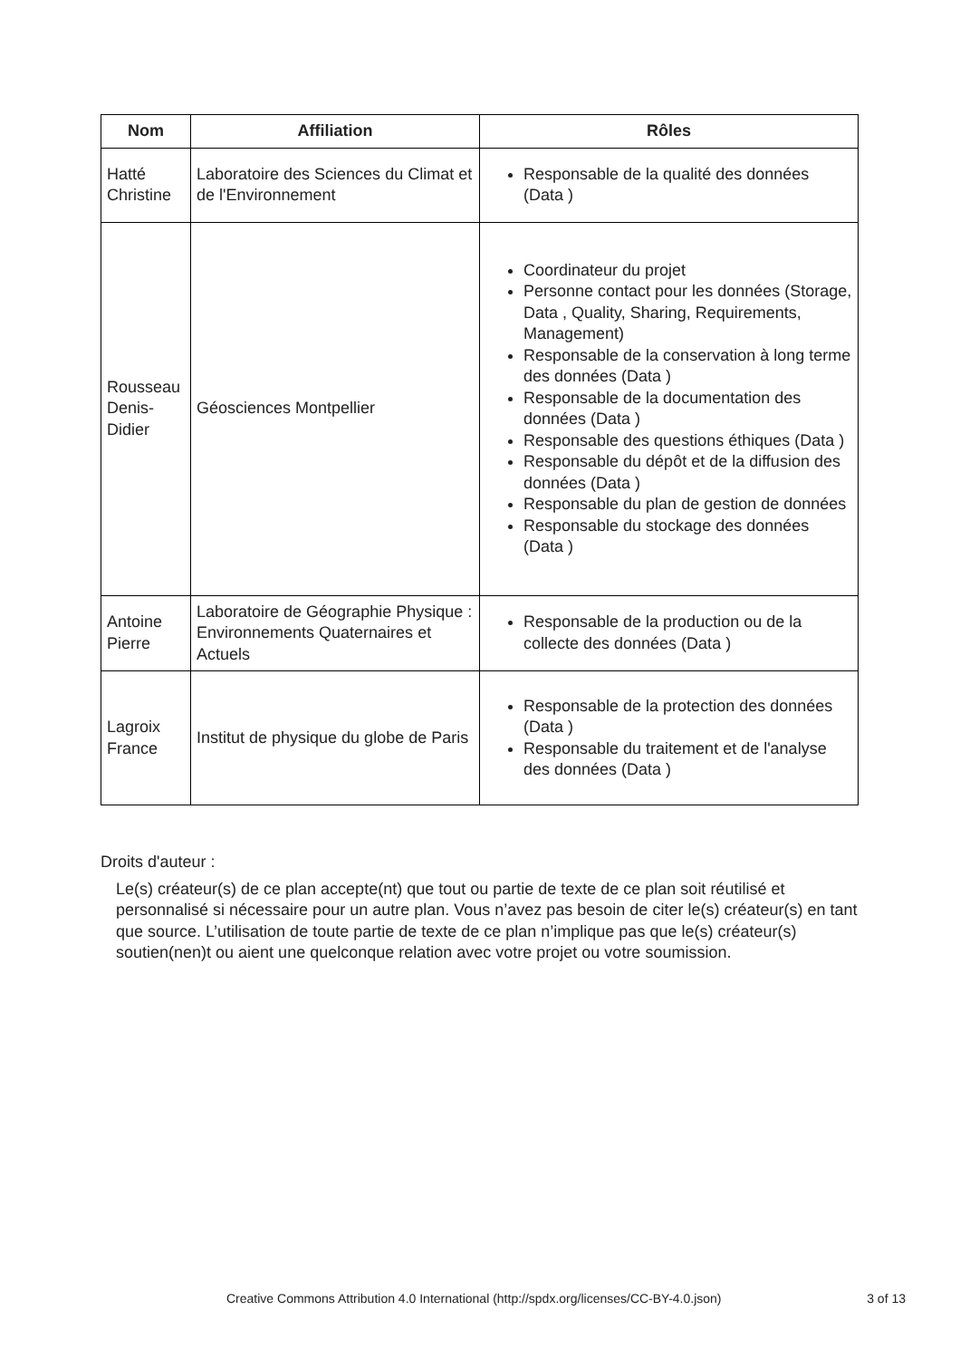| Nom | Affiliation | Rôles |
| --- | --- | --- |
| Hatté Christine | Laboratoire des Sciences du Climat et de l'Environnement | Responsable de la qualité des données (Data ) |
| Rousseau Denis-Didier | Géosciences Montpellier | Coordinateur du projet Personne contact pour les données (Storage, Data , Quality, Sharing, Requirements, Management) Responsable de la conservation à long terme des données (Data ) Responsable de la documentation des données (Data ) Responsable des questions éthiques (Data ) Responsable du dépôt et de la diffusion des données (Data ) Responsable du plan de gestion de données Responsable du stockage des données (Data ) |
| Antoine Pierre | Laboratoire de Géographie Physique : Environnements Quaternaires et Actuels | Responsable de la production ou de la collecte des données (Data ) |
| Lagroix France | Institut de physique du globe de Paris | Responsable de la protection des données (Data ) Responsable du traitement et de l'analyse des données (Data ) |
Droits d'auteur :
Le(s) créateur(s) de ce plan accepte(nt) que tout ou partie de texte de ce plan soit réutilisé et personnalisé si nécessaire pour un autre plan. Vous n’avez pas besoin de citer le(s) créateur(s) en tant que source. L’utilisation de toute partie de texte de ce plan n’implique pas que le(s) créateur(s) soutien(nen)t ou aient une quelconque relation avec votre projet ou votre soumission.
Creative Commons Attribution 4.0 International (http://spdx.org/licenses/CC-BY-4.0.json) 3 of 13